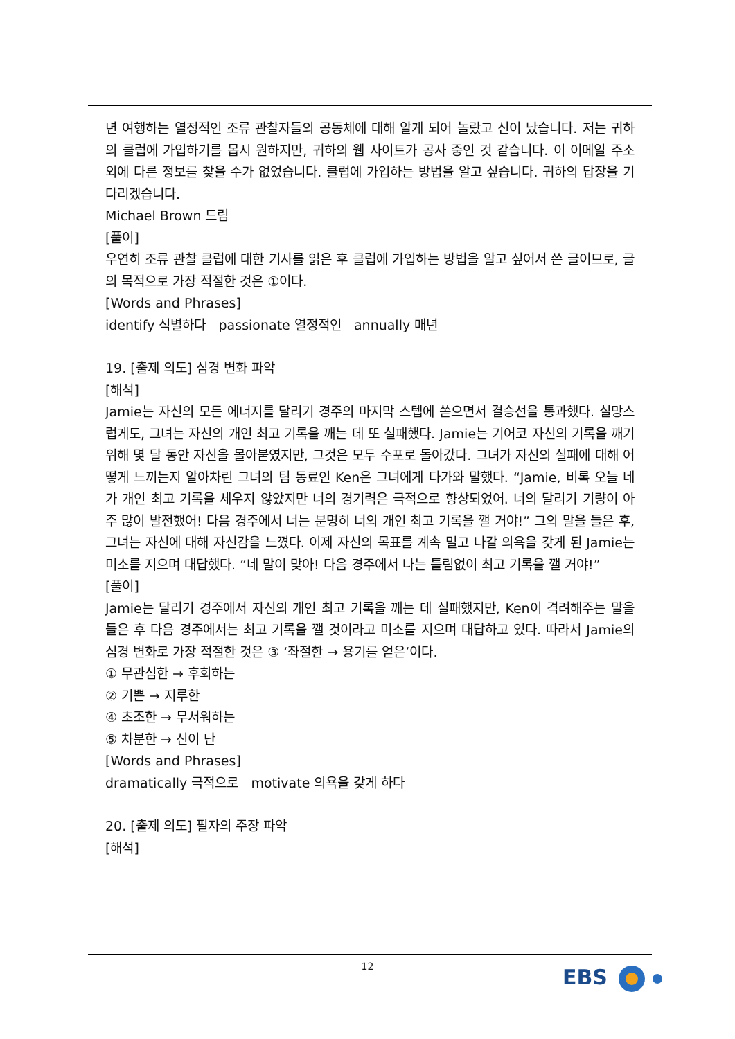년 여행하는 열정적인 조류 관찰자들의 공동체에 대해 알게 되어 놀랐고 신이 났습니다. 저는 귀하의 클럽에 가입하기를 몹시 원하지만, 귀하의 웹 사이트가 공사 중인 것 같습니다. 이 이메일 주소 외에 다른 정보를 찾을 수가 없었습니다. 클럽에 가입하는 방법을 알고 싶습니다. 귀하의 답장을 기다리겠습니다.
Michael Brown 드림
[풀이]
우연히 조류 관찰 클럽에 대한 기사를 읽은 후 클럽에 가입하는 방법을 알고 싶어서 쓴 글이므로, 글의 목적으로 가장 적절한 것은 ①이다.
[Words and Phrases]
identify 식별하다 passionate 열정적인 annually 매년
19. [출제 의도] 심경 변화 파악
[해석]
Jamie는 자신의 모든 에너지를 달리기 경주의 마지막 스텝에 쏟으면서 결승선을 통과했다. 실망스럽게도, 그녀는 자신의 개인 최고 기록을 깨는 데 또 실패했다. Jamie는 기어코 자신의 기록을 깨기 위해 몇 달 동안 자신을 몰아붙였지만, 그것은 모두 수포로 돌아갔다. 그녀가 자신의 실패에 대해 어떻게 느끼는지 알아차린 그녀의 팀 동료인 Ken은 그녀에게 다가와 말했다. “Jamie, 비록 오늘 네가 개인 최고 기록을 세우지 않았지만 너의 경기력은 극적으로 향상되었어. 너의 달리기 기량이 아주 많이 발전했어! 다음 경주에서 너는 분명히 너의 개인 최고 기록을 깰 거야!” 그의 말을 들은 후, 그녀는 자신에 대해 자신감을 느꼈다. 이제 자신의 목표를 계속 밀고 나갈 의욕을 갖게 된 Jamie는 미소를 지으며 대답했다. “네 말이 맞아! 다음 경주에서 나는 틀림없이 최고 기록을 깰 거야!”
[풀이]
Jamie는 달리기 경주에서 자신의 개인 최고 기록을 깨는 데 실패했지만, Ken이 격려해주는 말을 들은 후 다음 경주에서는 최고 기록을 깰 것이라고 미소를 지으며 대답하고 있다. 따라서 Jamie의 심경 변화로 가장 적절한 것은 ③ ‘좌절한 → 용기를 얻은’이다.
① 무관심한 → 후회하는
② 기쁜 → 지루한
④ 초조한 → 무서워하는
⑤ 차분한 → 신이 난
[Words and Phrases]
dramatically 극적으로 motivate 의욕을 갖게 하다
20. [출제 의도] 필자의 주장 파악
[해석]
12 EBS